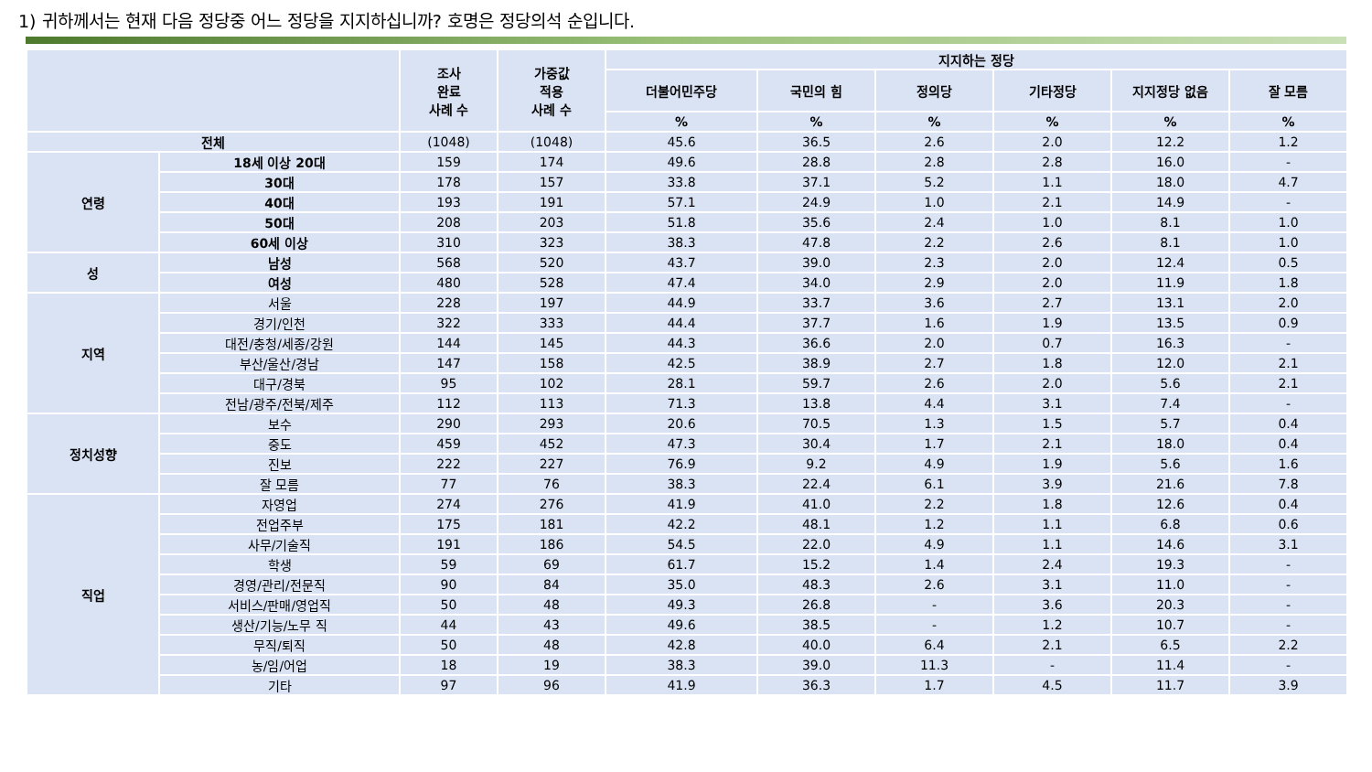1) 귀하께서는 현재 다음 정당중 어느 정당을 지지하십니까? 호명은 정당의석 순입니다.
| | | 조사 완료 사례 수 | 가중값 적용 사례 수 | 지지하는 정당 | | | | | |
| --- | --- | --- | --- | --- | --- | --- | --- | --- | --- |
| | | | | 더불어민주당 | 국민의 힘 | 정의당 | 기타정당 | 지지정당 없음 | 잘 모름 |
| | | | | % | % | % | % | % | % |
| 전체 | | (1048) | (1048) | 45.6 | 36.5 | 2.6 | 2.0 | 12.2 | 1.2 |
| 연령 | 18세 이상 20대 | 159 | 174 | 49.6 | 28.8 | 2.8 | 2.8 | 16.0 | - |
| | 30대 | 178 | 157 | 33.8 | 37.1 | 5.2 | 1.1 | 18.0 | 4.7 |
| | 40대 | 193 | 191 | 57.1 | 24.9 | 1.0 | 2.1 | 14.9 | - |
| | 50대 | 208 | 203 | 51.8 | 35.6 | 2.4 | 1.0 | 8.1 | 1.0 |
| | 60세 이상 | 310 | 323 | 38.3 | 47.8 | 2.2 | 2.6 | 8.1 | 1.0 |
| 성 | 남성 | 568 | 520 | 43.7 | 39.0 | 2.3 | 2.0 | 12.4 | 0.5 |
| | 여성 | 480 | 528 | 47.4 | 34.0 | 2.9 | 2.0 | 11.9 | 1.8 |
| 지역 | 서울 | 228 | 197 | 44.9 | 33.7 | 3.6 | 2.7 | 13.1 | 2.0 |
| | 경기/인천 | 322 | 333 | 44.4 | 37.7 | 1.6 | 1.9 | 13.5 | 0.9 |
| | 대전/충청/세종/강원 | 144 | 145 | 44.3 | 36.6 | 2.0 | 0.7 | 16.3 | - |
| | 부산/울산/경남 | 147 | 158 | 42.5 | 38.9 | 2.7 | 1.8 | 12.0 | 2.1 |
| | 대구/경북 | 95 | 102 | 28.1 | 59.7 | 2.6 | 2.0 | 5.6 | 2.1 |
| | 전남/광주/전북/제주 | 112 | 113 | 71.3 | 13.8 | 4.4 | 3.1 | 7.4 | - |
| 정치성향 | 보수 | 290 | 293 | 20.6 | 70.5 | 1.3 | 1.5 | 5.7 | 0.4 |
| | 중도 | 459 | 452 | 47.3 | 30.4 | 1.7 | 2.1 | 18.0 | 0.4 |
| | 진보 | 222 | 227 | 76.9 | 9.2 | 4.9 | 1.9 | 5.6 | 1.6 |
| | 잘 모름 | 77 | 76 | 38.3 | 22.4 | 6.1 | 3.9 | 21.6 | 7.8 |
| 직업 | 자영업 | 274 | 276 | 41.9 | 41.0 | 2.2 | 1.8 | 12.6 | 0.4 |
| | 전업주부 | 175 | 181 | 42.2 | 48.1 | 1.2 | 1.1 | 6.8 | 0.6 |
| | 사무/기술직 | 191 | 186 | 54.5 | 22.0 | 4.9 | 1.1 | 14.6 | 3.1 |
| | 학생 | 59 | 69 | 61.7 | 15.2 | 1.4 | 2.4 | 19.3 | - |
| | 경영/관리/전문직 | 90 | 84 | 35.0 | 48.3 | 2.6 | 3.1 | 11.0 | - |
| | 서비스/판매/영업직 | 50 | 48 | 49.3 | 26.8 | - | 3.6 | 20.3 | - |
| | 생산/기능/노무 직 | 44 | 43 | 49.6 | 38.5 | - | 1.2 | 10.7 | - |
| | 무직/퇴직 | 50 | 48 | 42.8 | 40.0 | 6.4 | 2.1 | 6.5 | 2.2 |
| | 농/임/어업 | 18 | 19 | 38.3 | 39.0 | 11.3 | - | 11.4 | - |
| | 기타 | 97 | 96 | 41.9 | 36.3 | 1.7 | 4.5 | 11.7 | 3.9 |